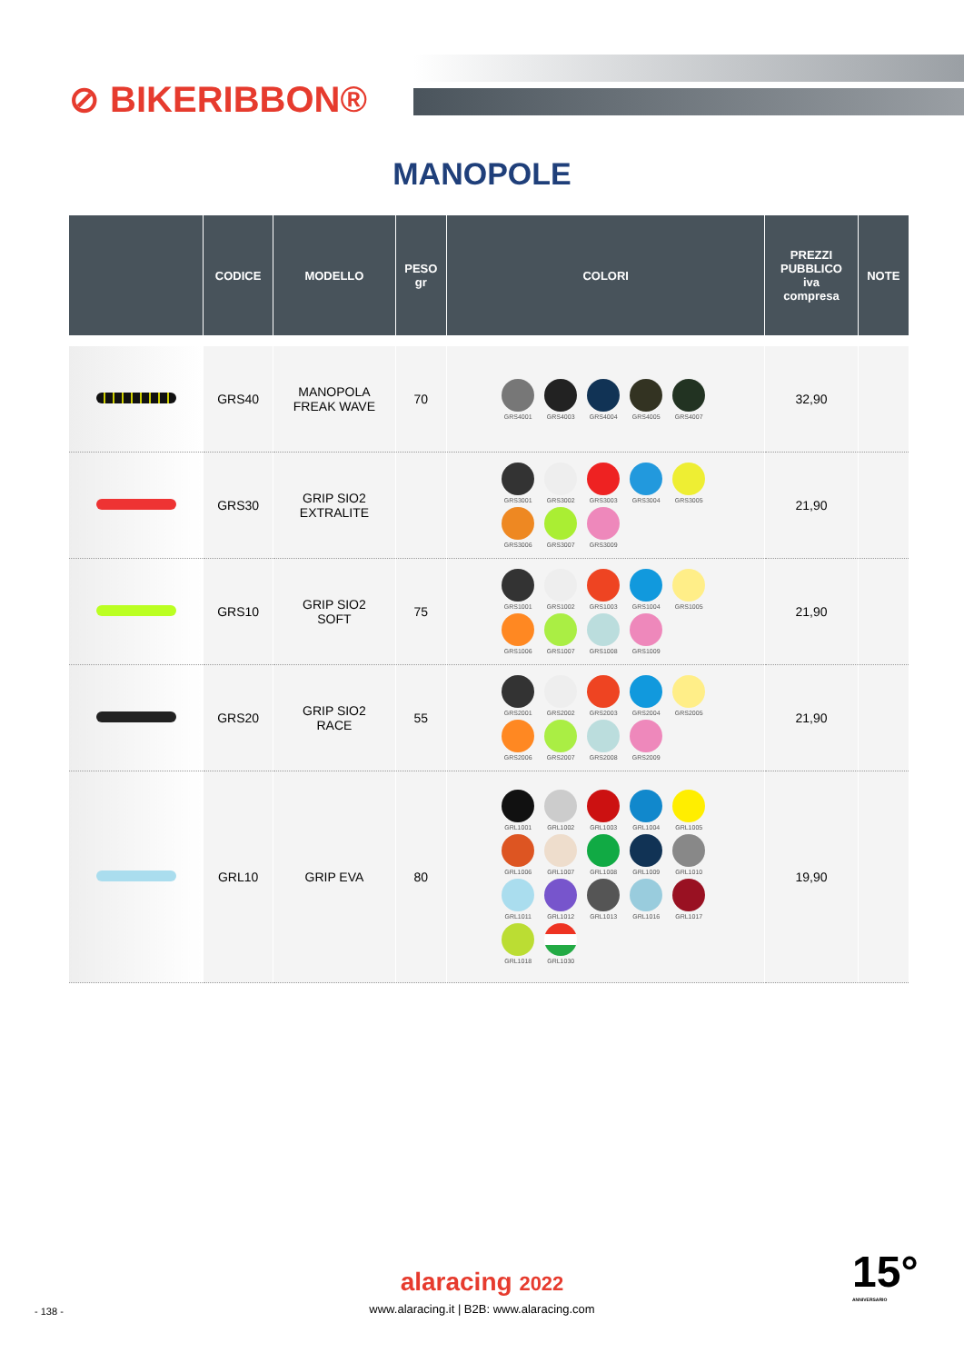⊘ BIKERIBBON®
MANOPOLE
| | CODICE | MODELLO | PESO gr | COLORI | PREZZI PUBBLICO iva compresa | NOTE |
| --- | --- | --- | --- | --- | --- | --- |
| | GRS40 | MANOPOLA FREAK WAVE | 70 | GRS4001 GRS4003 GRS4004 GRS4005 GRS4007 | 32,90 | |
| | GRS30 | GRIP SIO2 EXTRALITE | | GRS3001 GRS3002 GRS3003 GRS3004 GRS3005 GRS3006 GRS3007 GRS3009 | 21,90 | |
| | GRS10 | GRIP SIO2 SOFT | 75 | GRS1001 GRS1002 GRS1003 GRS1004 GRS1005 GRS1006 GRS1007 GRS1008 GRS1009 | 21,90 | |
| | GRS20 | GRIP SIO2 RACE | 55 | GRS2001 GRS2002 GRS2003 GRS2004 GRS2005 GRS2006 GRS2007 GRS2008 GRS2009 | 21,90 | |
| | GRL10 | GRIP EVA | 80 | GRL1001 GRL1002 GRL1003 GRL1004 GRL1005 GRL1006 GRL1007 GRL1008 GRL1009 GRL1010 GRL1011 GRL1012 GRL1013 GRL1016 GRL1017 GRL1018 GRL1030 | 19,90 | |
alaracing 2022
www.alaracing.it | B2B: www.alaracing.com
- 138 -
15°
ANNIVERSARIO